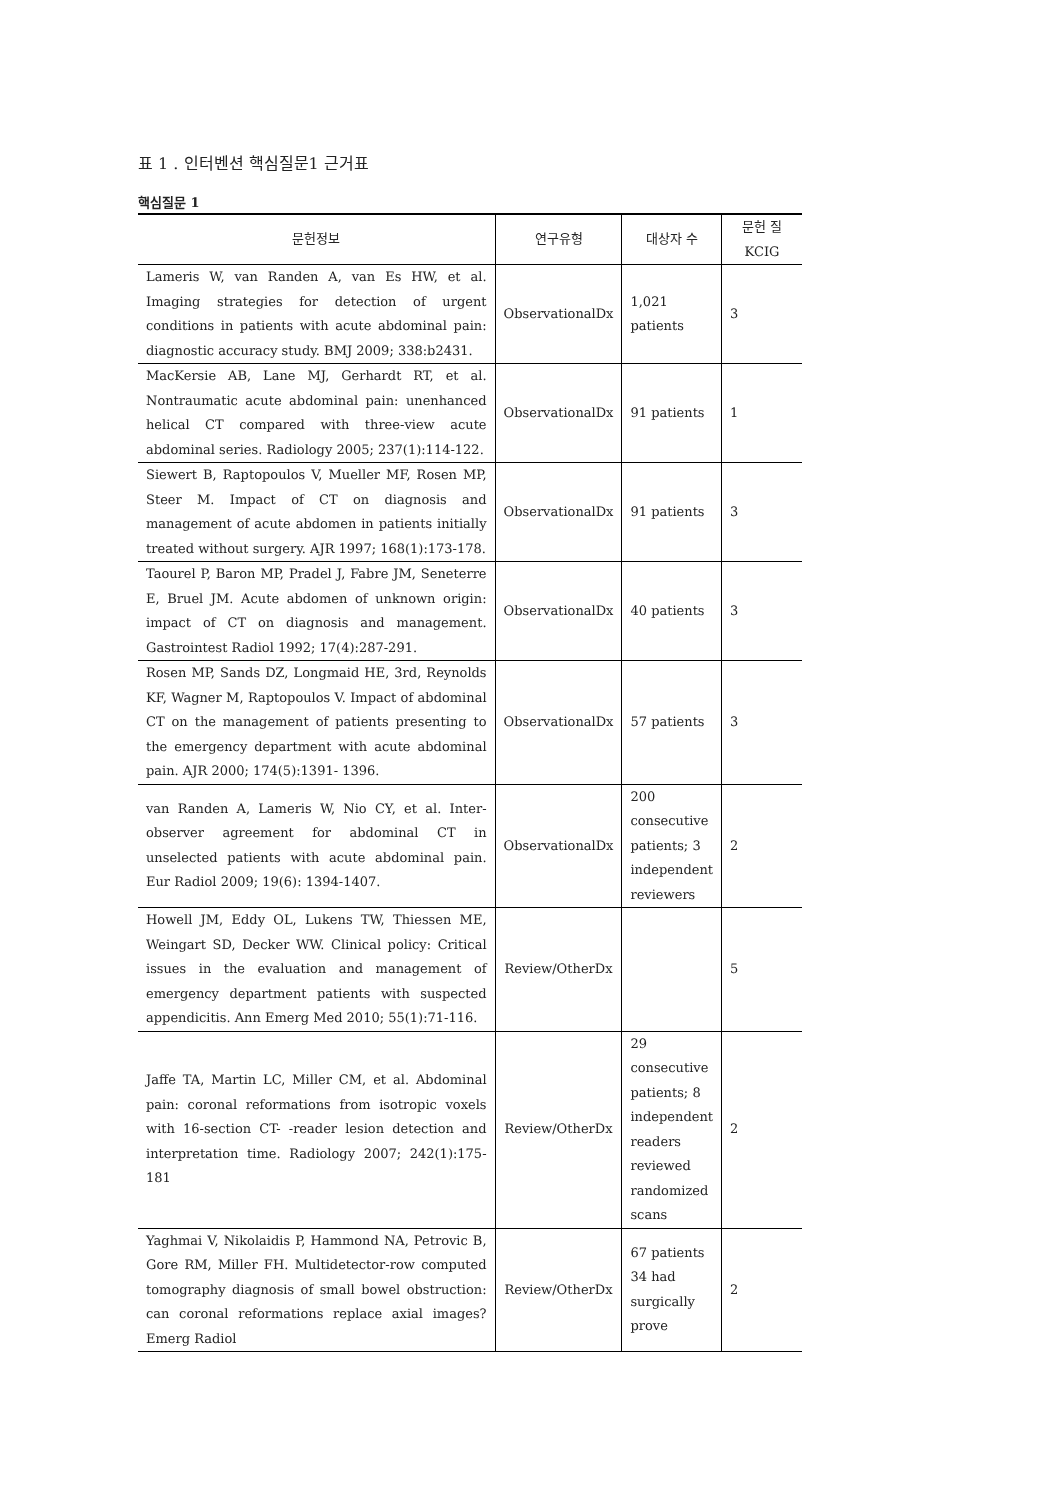표 1 . 인터벤션 핵심질문1 근거표
핵심질문 1
| 문헌정보 | 연구유형 | 대상자 수 | 문헌 질 KCIG |
| --- | --- | --- | --- |
| Lameris W, van Randen A, van Es HW, et al. Imaging strategies for detection of urgent conditions in patients with acute abdominal pain: diagnostic accuracy study. BMJ 2009; 338:b2431. | ObservationalDx | 1,021 patients | 3 |
| MacKersie AB, Lane MJ, Gerhardt RT, et al. Nontraumatic acute abdominal pain: unenhanced helical CT compared with three-view acute abdominal series. Radiology 2005; 237(1):114-122. | ObservationalDx | 91 patients | 1 |
| Siewert B, Raptopoulos V, Mueller MF, Rosen MP, Steer M. Impact of CT on diagnosis and management of acute abdomen in patients initially treated without surgery. AJR 1997; 168(1):173-178. | ObservationalDx | 91 patients | 3 |
| Taourel P, Baron MP, Pradel J, Fabre JM, Seneterre E, Bruel JM. Acute abdomen of unknown origin: impact of CT on diagnosis and management. Gastrointest Radiol 1992; 17(4):287-291. | ObservationalDx | 40 patients | 3 |
| Rosen MP, Sands DZ, Longmaid HE, 3rd, Reynolds KF, Wagner M, Raptopoulos V. Impact of abdominal CT on the management of patients presenting to the emergency department with acute abdominal pain. AJR 2000; 174(5):1391- 1396. | ObservationalDx | 57 patients | 3 |
| van Randen A, Lameris W, Nio CY, et al. Inter-observer agreement for abdominal CT in unselected patients with acute abdominal pain. Eur Radiol 2009; 19(6): 1394-1407. | ObservationalDx | 200 consecutive patients; 3 independent reviewers | 2 |
| Howell JM, Eddy OL, Lukens TW, Thiessen ME, Weingart SD, Decker WW. Clinical policy: Critical issues in the evaluation and management of emergency department patients with suspected appendicitis. Ann Emerg Med 2010; 55(1):71-116. | Review/OtherDx | | 5 |
| Jaffe TA, Martin LC, Miller CM, et al. Abdominal pain: coronal reformations from isotropic voxels with 16-section CT- -reader lesion detection and interpretation time. Radiology 2007; 242(1):175-181 | Review/OtherDx | 29 consecutive patients; 8 independent readers reviewed randomized scans | 2 |
| Yaghmai V, Nikolaidis P, Hammond NA, Petrovic B, Gore RM, Miller FH. Multidetector-row computed tomography diagnosis of small bowel obstruction: can coronal reformations replace axial images? Emerg Radiol | Review/OtherDx | 67 patients 34 had surgically prove | 2 |